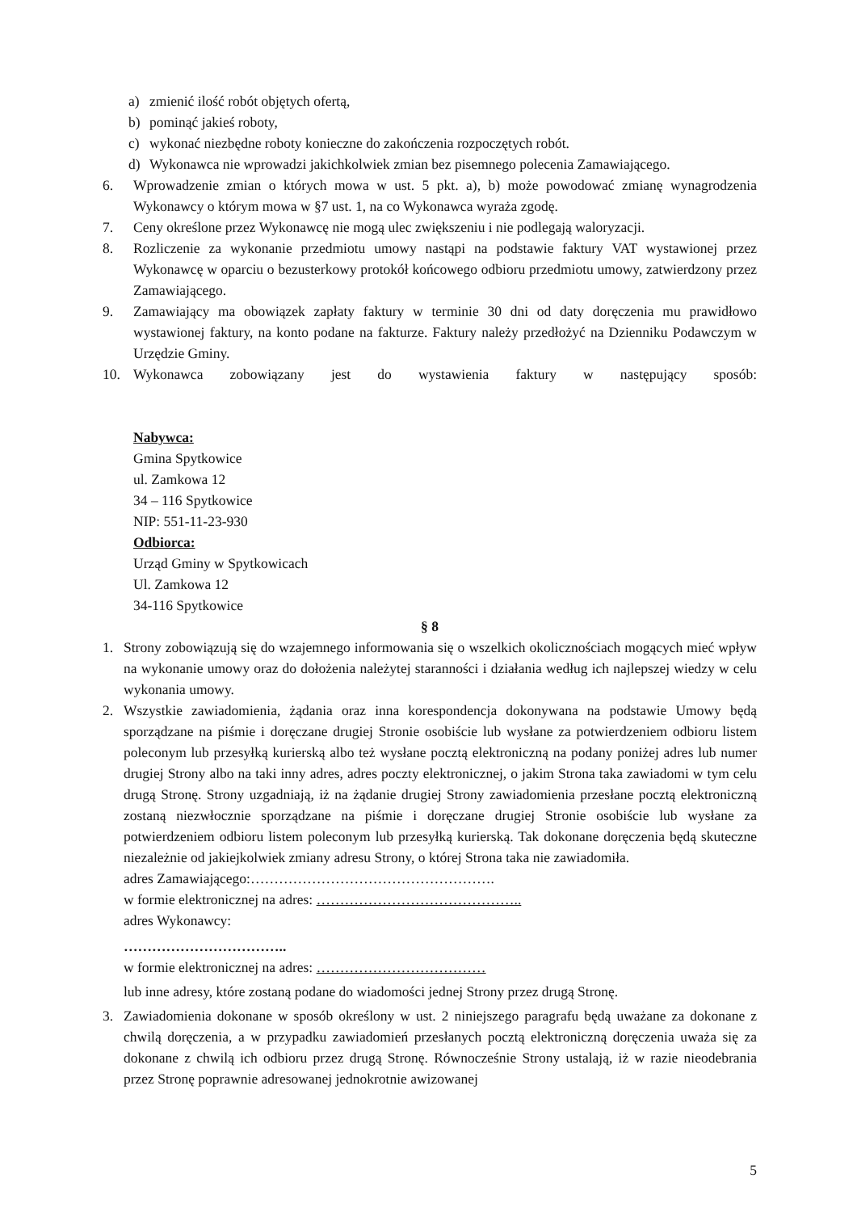a) zmienić ilość robót objętych ofertą,
b) pominąć jakieś roboty,
c) wykonać niezbędne roboty konieczne do zakończenia rozpoczętych robót.
d) Wykonawca nie wprowadzi jakichkolwiek zmian bez pisemnego polecenia Zamawiającego.
6. Wprowadzenie zmian o których mowa w ust. 5 pkt. a), b) może powodować zmianę wynagrodzenia Wykonawcy o którym mowa w §7 ust. 1, na co Wykonawca wyraża zgodę.
7. Ceny określone przez Wykonawcę nie mogą ulec zwiększeniu i nie podlegają waloryzacji.
8. Rozliczenie za wykonanie przedmiotu umowy nastąpi na podstawie faktury VAT wystawionej przez Wykonawcę w oparciu o bezusterkowy protokół końcowego odbioru przedmiotu umowy, zatwierdzony przez Zamawiającego.
9. Zamawiający ma obowiązek zapłaty faktury w terminie 30 dni od daty doręczenia mu prawidłowo wystawionej faktury, na konto podane na fakturze. Faktury należy przedłożyć na Dzienniku Podawczym w Urzędzie Gminy.
10. Wykonawca zobowiązany jest do wystawienia faktury w następujący sposób:
Nabywca:
Gmina Spytkowice
ul. Zamkowa 12
34 – 116 Spytkowice
NIP: 551-11-23-930
Odbiorca:
Urząd Gminy w Spytkowicach
Ul. Zamkowa 12
34-116 Spytkowice
§ 8
1. Strony zobowiązują się do wzajemnego informowania się o wszelkich okolicznościach mogących mieć wpływ na wykonanie umowy oraz do dołożenia należytej staranności i działania według ich najlepszej wiedzy w celu wykonania umowy.
2. Wszystkie zawiadomienia, żądania oraz inna korespondencja dokonywana na podstawie Umowy będą sporządzane na piśmie i doręczane drugiej Stronie osobiście lub wysłane za potwierdzeniem odbioru listem poleconym lub przesyłką kurierską albo też wysłane pocztą elektroniczną na podany poniżej adres lub numer drugiej Strony albo na taki inny adres, adres poczty elektronicznej, o jakim Strona taka zawiadomi w tym celu drugą Stronę. Strony uzgadniają, iż na żądanie drugiej Strony zawiadomienia przesłane pocztą elektroniczną zostaną niezwłocznie sporządzane na piśmie i doręczane drugiej Stronie osobiście lub wysłane za potwierdzeniem odbioru listem poleconym lub przesyłką kurierską. Tak dokonane doręczenia będą skuteczne niezależnie od jakiejkolwiek zmiany adresu Strony, o której Strona taka nie zawiadomiła.
adres Zamawiającego:…………………………………………….
w formie elektronicznej na adres: ……………………………………..
adres Wykonawcy:
……………………………..
w formie elektronicznej na adres: ………………………………
lub inne adresy, które zostaną podane do wiadomości jednej Strony przez drugą Stronę.
3. Zawiadomienia dokonane w sposób określony w ust. 2 niniejszego paragrafu będą uważane za dokonane z chwilą doręczenia, a w przypadku zawiadomień przesłanych pocztą elektroniczną doręczenia uważa się za dokonane z chwilą ich odbioru przez drugą Stronę. Równocześnie Strony ustalają, iż w razie nieodebrania przez Stronę poprawnie adresowanej jednokrotnie awizowanej
5